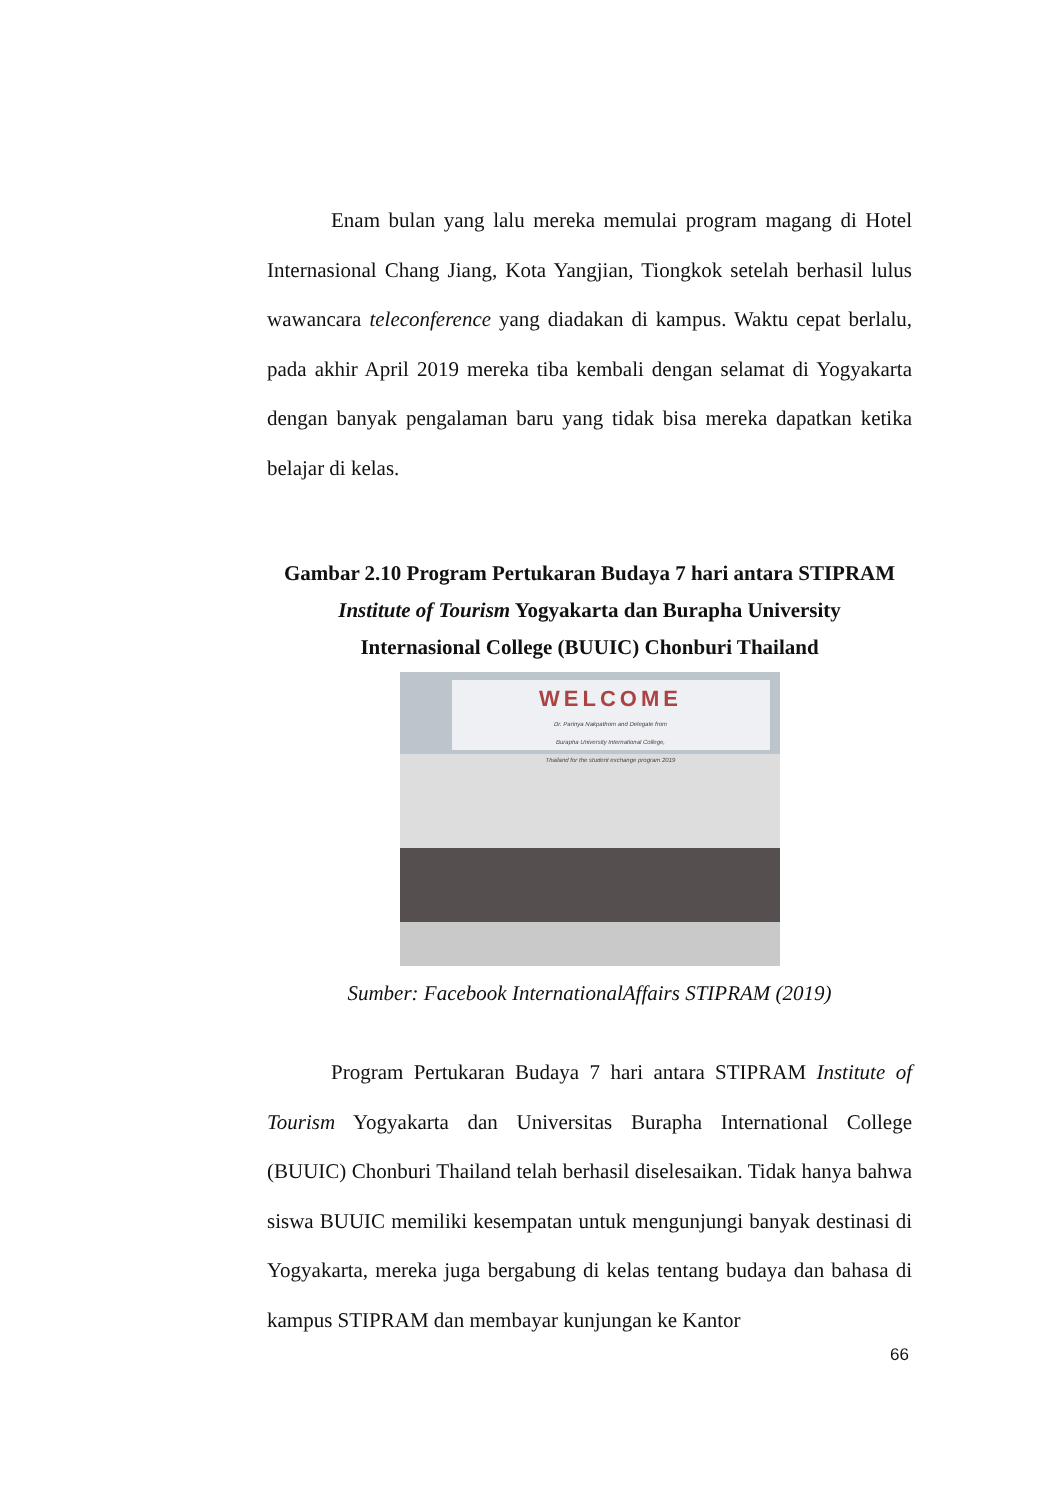Enam bulan yang lalu mereka memulai program magang di Hotel Internasional Chang Jiang, Kota Yangjian, Tiongkok setelah berhasil lulus wawancara teleconference yang diadakan di kampus. Waktu cepat berlalu, pada akhir April 2019 mereka tiba kembali dengan selamat di Yogyakarta dengan banyak pengalaman baru yang tidak bisa mereka dapatkan ketika belajar di kelas.
Gambar 2.10 Program Pertukaran Budaya 7 hari antara STIPRAM
Institute of Tourism Yogyakarta dan Burapha University
Internasional College (BUUIC) Chonburi Thailand
WELCOME
Dr. Parinya Nakpathom and Delegate from
Burapha University International College,
Thailand for the student exchange program 2019
Sumber: Facebook InternationalAffairs STIPRAM (2019)
Program Pertukaran Budaya 7 hari antara STIPRAM Institute of Tourism Yogyakarta dan Universitas Burapha International College (BUUIC) Chonburi Thailand telah berhasil diselesaikan. Tidak hanya bahwa siswa BUUIC memiliki kesempatan untuk mengunjungi banyak destinasi di Yogyakarta, mereka juga bergabung di kelas tentang budaya dan bahasa di kampus STIPRAM dan membayar kunjungan ke Kantor
66